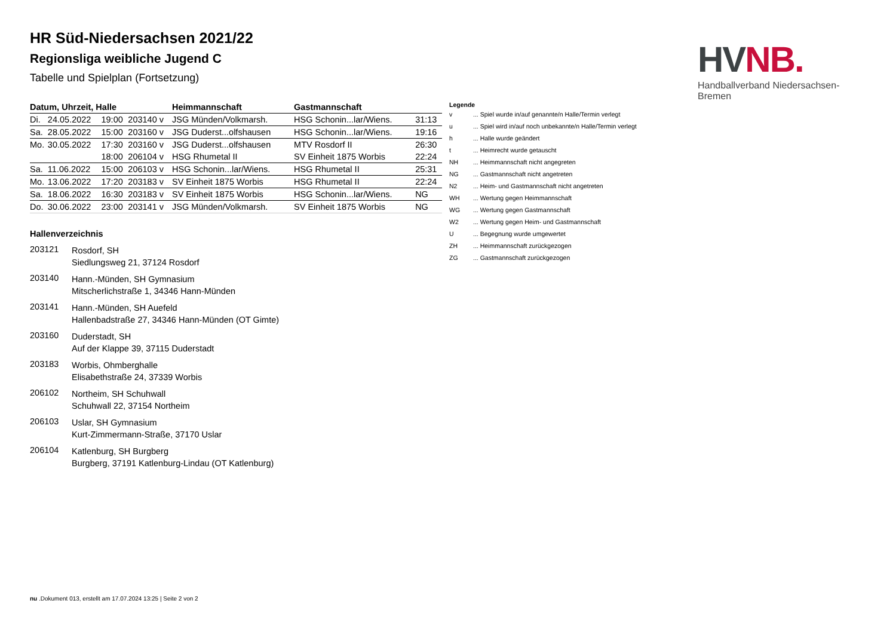HV NB.
Handballverband Niedersachsen-Bremen
HR Süd-Niedersachsen 2021/22
Regionsliga weibliche Jugend C
Tabelle und Spielplan (Fortsetzung)
| Datum, Uhrzeit, Halle | | | | Heimmannschaft | Gastmannschaft | |
| --- | --- | --- | --- | --- | --- | --- |
| Di. | 24.05.2022 | 19:00 | 203140 v | JSG Münden/Volkmarsh. | HSG Schonin...lar/Wiens. | 31:13 |
| Sa. | 28.05.2022 | 15:00 | 203160 v | JSG Duderst...olfshausen | HSG Schonin...lar/Wiens. | 19:16 |
| Mo. | 30.05.2022 | 17:30 | 203160 v | JSG Duderst...olfshausen | MTV Rosdorf II | 26:30 |
| | | 18:00 | 206104 v | HSG Rhumetal II | SV Einheit 1875 Worbis | 22:24 |
| Sa. | 11.06.2022 | 15:00 | 206103 v | HSG Schonin...lar/Wiens. | HSG Rhumetal II | 25:31 |
| Mo. | 13.06.2022 | 17:20 | 203183 v | SV Einheit 1875 Worbis | HSG Rhumetal II | 22:24 |
| Sa. | 18.06.2022 | 16:30 | 203183 v | SV Einheit 1875 Worbis | HSG Schonin...lar/Wiens. | NG |
| Do. | 30.06.2022 | 23:00 | 203141 v | JSG Münden/Volkmarsh. | SV Einheit 1875 Worbis | NG |
Hallenverzeichnis
203121
Rosdorf, SH
Siedlungsweg 21, 37124 Rosdorf
203140
Hann.-Münden, SH Gymnasium
Mitscherlichstraße 1, 34346 Hann-Münden
203141
Hann.-Münden, SH Auefeld
Hallenbadstraße 27, 34346 Hann-Münden (OT Gimte)
203160
Duderstadt, SH
Auf der Klappe 39, 37115 Duderstadt
203183
Worbis, Ohmberghalle
Elisabethstraße 24, 37339 Worbis
206102
Northeim, SH Schuhwall
Schuhwall 22, 37154 Northeim
206103
Uslar, SH Gymnasium
Kurt-Zimmermann-Straße, 37170 Uslar
206104
Katlenburg, SH Burgberg
Burgberg, 37191 Katlenburg-Lindau (OT Katlenburg)
Legende
| v | ... Spiel wurde in/auf genannte/n Halle/Termin verlegt |
| u | ... Spiel wird in/auf noch unbekannte/n Halle/Termin verlegt |
| h | ... Halle wurde geändert |
| t | ... Heimrecht wurde getauscht |
| NH | ... Heimmannschaft nicht angegreten |
| NG | ... Gastmannschaft nicht angetreten |
| N2 | ... Heim- und Gastmannschaft nicht angetreten |
| WH | ... Wertung gegen Heimmannschaft |
| WG | ... Wertung gegen Gastmannschaft |
| W2 | ... Wertung gegen Heim- und Gastmannschaft |
| U | ... Begegnung wurde umgewertet |
| ZH | ... Heimmannschaft zurückgezogen |
| ZG | ... Gastmannschaft zurückgezogen |
nu .Dokument 013, erstellt am 17.07.2024 13:25 | Seite 2 von 2